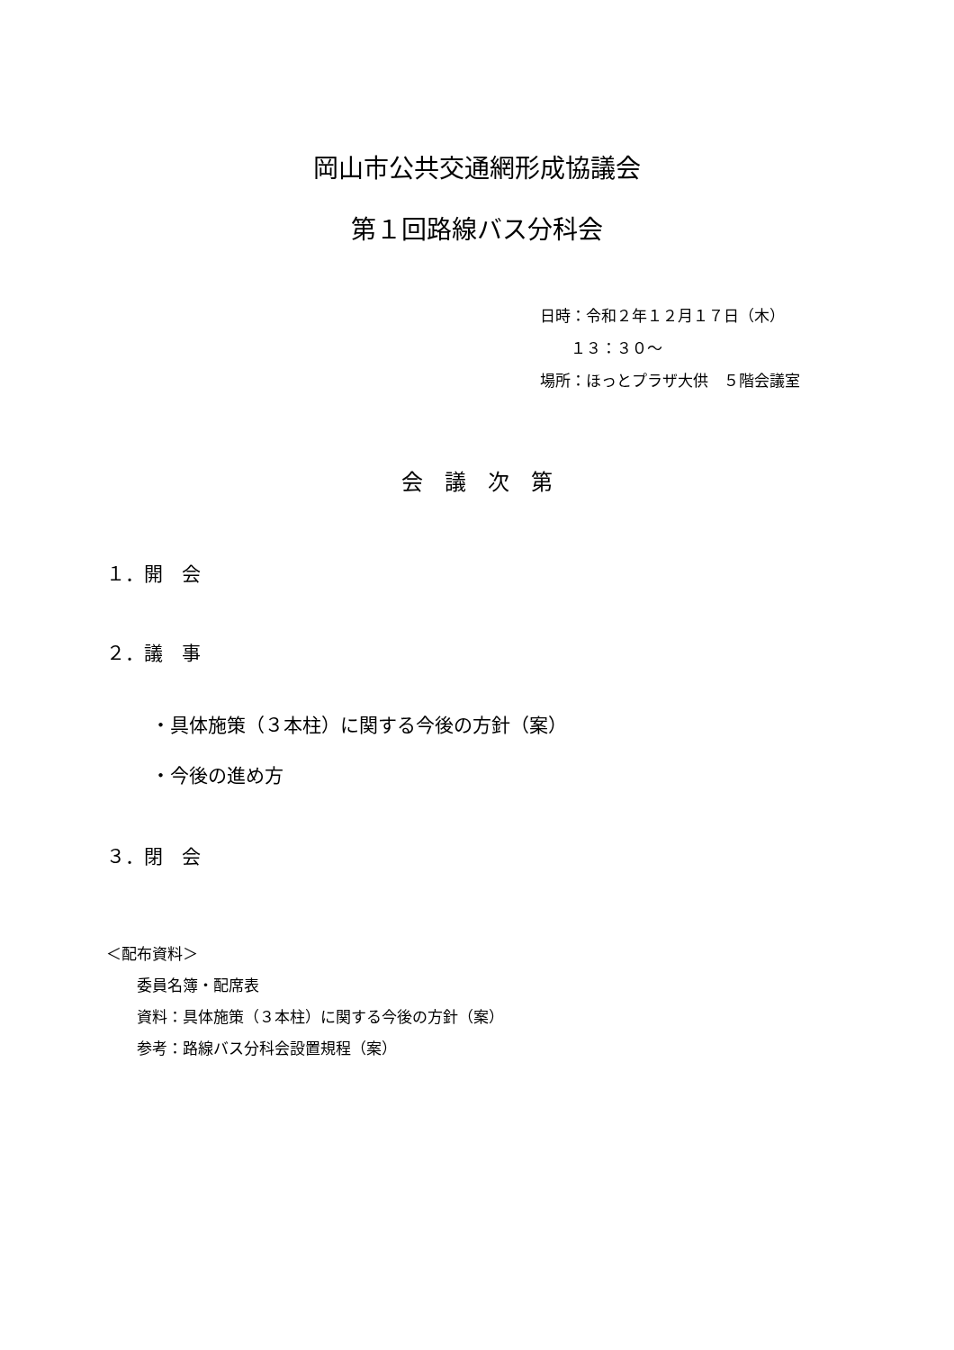岡山市公共交通網形成協議会
第１回路線バス分科会
日時：令和２年１２月１７日（木）
  １３：３０～
場所：ほっとプラザ大供　５階会議室
会　議　次　第
１．開　会
２．議　事
・具体施策（３本柱）に関する今後の方針（案）
・今後の進め方
３．閉　会
＜配布資料＞
  委員名簿・配席表
  資料：具体施策（３本柱）に関する今後の方針（案）
  参考：路線バス分科会設置規程（案）